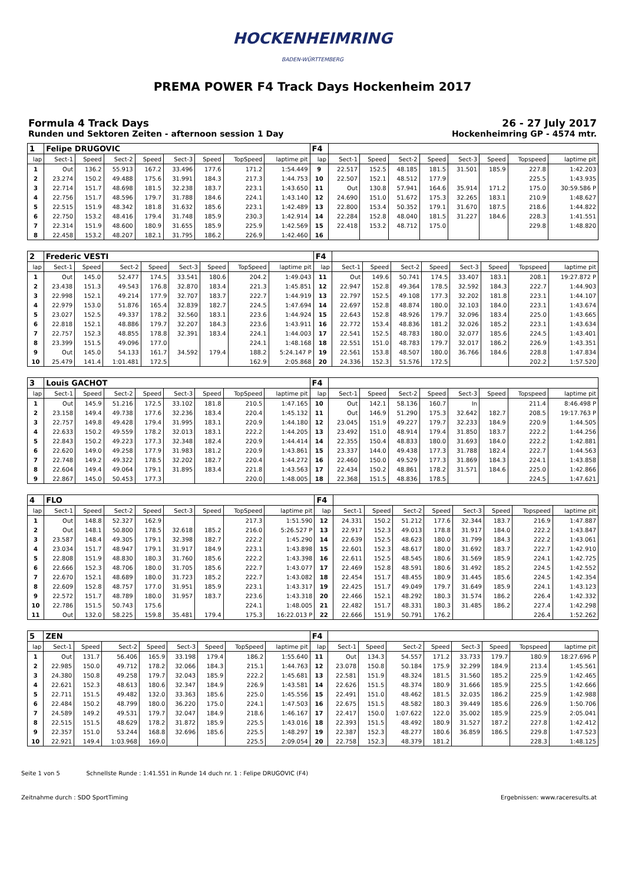HOCKENHEIMRING
BADEN-WÜRTTEMBERG
PREMA POWER F4 Track Days Hockenheim 2017
Formula 4 Track Days
Runden und Sektoren Zeiten - afternoon session 1 Day
26 - 27 July 2017
Hockenheimring GP - 4574 mtr.
| 1 | Felipe DRUGOVIC | | | | | | | | F4 | | | | | | | | |
| lap | Sect-1 | Speed | Sect-2 | Speed | Sect-3 | Speed | TopSpeed | laptime pit | lap | Sect-1 | Speed | Sect-2 | Speed | Sect-3 | Speed | Topspeed | laptime pit |
| 1 | Out | 136.2 | 55.913 | 167.2 | 33.496 | 177.6 | 171.2 | 1:54.449 | 9 | 22.517 | 152.5 | 48.185 | 181.5 | 31.501 | 185.9 | 227.8 | 1:42.203 |
| 2 | 23.274 | 150.2 | 49.488 | 175.6 | 31.991 | 184.3 | 217.3 | 1:44.753 | 10 | 22.507 | 152.1 | 48.512 | 177.9 | | | 225.5 | 1:43.935 |
| 3 | 22.714 | 151.7 | 48.698 | 181.5 | 32.238 | 183.7 | 223.1 | 1:43.650 | 11 | Out | 130.8 | 57.941 | 164.6 | 35.914 | 171.2 | 175.0 | 30:59.586 P |
| 4 | 22.756 | 151.7 | 48.596 | 179.7 | 31.788 | 184.6 | 224.1 | 1:43.140 | 12 | 24.690 | 151.0 | 51.672 | 175.3 | 32.265 | 183.1 | 210.9 | 1:48.627 |
| 5 | 22.515 | 151.9 | 48.342 | 181.8 | 31.632 | 185.6 | 223.1 | 1:42.489 | 13 | 22.800 | 153.4 | 50.352 | 179.1 | 31.670 | 187.5 | 218.6 | 1:44.822 |
| 6 | 22.750 | 153.2 | 48.416 | 179.4 | 31.748 | 185.9 | 230.3 | 1:42.914 | 14 | 22.284 | 152.8 | 48.040 | 181.5 | 31.227 | 184.6 | 228.3 | 1:41.551 |
| 7 | 22.314 | 151.9 | 48.600 | 180.9 | 31.655 | 185.9 | 225.9 | 1:42.569 | 15 | 22.418 | 153.2 | 48.712 | 175.0 | | | 229.8 | 1:48.820 |
| 8 | 22.458 | 153.2 | 48.207 | 182.1 | 31.795 | 186.2 | 226.9 | 1:42.460 | 16 | | | | | | | | |
| 2 | Frederic VESTI | | | | | | | | F4 | | | | | | | | |
| lap | Sect-1 | Speed | Sect-2 | Speed | Sect-3 | Speed | TopSpeed | laptime pit | lap | Sect-1 | Speed | Sect-2 | Speed | Sect-3 | Speed | Topspeed | laptime pit |
| 1 | Out | 145.0 | 52.477 | 174.5 | 33.541 | 180.6 | 204.2 | 1:49.043 | 11 | Out | 149.6 | 50.741 | 174.5 | 33.407 | 183.1 | 208.1 | 19:27.872 P |
| 2 | 23.438 | 151.3 | 49.543 | 176.8 | 32.870 | 183.4 | 221.3 | 1:45.851 | 12 | 22.947 | 152.8 | 49.364 | 178.5 | 32.592 | 184.3 | 222.7 | 1:44.903 |
| 3 | 22.998 | 152.1 | 49.214 | 177.9 | 32.707 | 183.7 | 222.7 | 1:44.919 | 13 | 22.797 | 152.5 | 49.108 | 177.3 | 32.202 | 181.8 | 223.1 | 1:44.107 |
| 4 | 22.979 | 153.0 | 51.876 | 165.4 | 32.839 | 182.7 | 224.5 | 1:47.694 | 14 | 22.697 | 152.8 | 48.874 | 180.0 | 32.103 | 184.0 | 223.1 | 1:43.674 |
| 5 | 23.027 | 152.5 | 49.337 | 178.2 | 32.560 | 183.1 | 223.6 | 1:44.924 | 15 | 22.643 | 152.8 | 48.926 | 179.7 | 32.096 | 183.4 | 225.0 | 1:43.665 |
| 6 | 22.818 | 152.1 | 48.886 | 179.7 | 32.207 | 184.3 | 223.6 | 1:43.911 | 16 | 22.772 | 153.4 | 48.836 | 181.2 | 32.026 | 185.2 | 223.1 | 1:43.634 |
| 7 | 22.757 | 152.3 | 48.855 | 178.8 | 32.391 | 183.4 | 224.1 | 1:44.003 | 17 | 22.541 | 152.5 | 48.783 | 180.0 | 32.077 | 185.6 | 224.5 | 1:43.401 |
| 8 | 23.399 | 151.5 | 49.096 | 177.0 | | | 224.1 | 1:48.168 | 18 | 22.551 | 151.0 | 48.783 | 179.7 | 32.017 | 186.2 | 226.9 | 1:43.351 |
| 9 | Out | 145.0 | 54.133 | 161.7 | 34.592 | 179.4 | 188.2 | 5:24.147 P | 19 | 22.561 | 153.8 | 48.507 | 180.0 | 36.766 | 184.6 | 228.8 | 1:47.834 |
| 10 | 25.479 | 141.4 | 1:01.481 | 172.5 | | | 162.9 | 2:05.868 | 20 | 24.336 | 152.3 | 51.576 | 172.5 | | | 202.2 | 1:57.520 |
| 3 | Louis GACHOT | | | | | | | | F4 | | | | | | | | |
| lap | Sect-1 | Speed | Sect-2 | Speed | Sect-3 | Speed | TopSpeed | laptime pit | lap | Sect-1 | Speed | Sect-2 | Speed | Sect-3 | Speed | Topspeed | laptime pit |
| 1 | Out | 145.9 | 51.216 | 172.5 | 33.102 | 181.8 | 210.5 | 1:47.165 | 10 | Out | 142.1 | 58.136 | 160.7 | In | | 211.4 | 8:46.498 P |
| 2 | 23.158 | 149.4 | 49.738 | 177.6 | 32.236 | 183.4 | 220.4 | 1:45.132 | 11 | Out | 146.9 | 51.290 | 175.3 | 32.642 | 182.7 | 208.5 | 19:17.763 P |
| 3 | 22.757 | 149.8 | 49.428 | 179.4 | 31.995 | 183.1 | 220.9 | 1:44.180 | 12 | 23.045 | 151.9 | 49.227 | 179.7 | 32.233 | 184.9 | 220.9 | 1:44.505 |
| 4 | 22.633 | 150.2 | 49.559 | 178.2 | 32.013 | 183.1 | 222.2 | 1:44.205 | 13 | 23.492 | 151.0 | 48.914 | 179.4 | 31.850 | 183.7 | 222.2 | 1:44.256 |
| 5 | 22.843 | 150.2 | 49.223 | 177.3 | 32.348 | 182.4 | 220.9 | 1:44.414 | 14 | 22.355 | 150.4 | 48.833 | 180.0 | 31.693 | 184.0 | 222.2 | 1:42.881 |
| 6 | 22.620 | 149.0 | 49.258 | 177.9 | 31.983 | 181.2 | 220.9 | 1:43.861 | 15 | 23.337 | 144.0 | 49.438 | 177.3 | 31.788 | 182.4 | 222.7 | 1:44.563 |
| 7 | 22.748 | 149.2 | 49.322 | 178.5 | 32.202 | 182.7 | 220.4 | 1:44.272 | 16 | 22.460 | 150.0 | 49.529 | 177.3 | 31.869 | 184.3 | 224.1 | 1:43.858 |
| 8 | 22.604 | 149.4 | 49.064 | 179.1 | 31.895 | 183.4 | 221.8 | 1:43.563 | 17 | 22.434 | 150.2 | 48.861 | 178.2 | 31.571 | 184.6 | 225.0 | 1:42.866 |
| 9 | 22.867 | 145.0 | 50.453 | 177.3 | | | 220.0 | 1:48.005 | 18 | 22.368 | 151.5 | 48.836 | 178.5 | | | 224.5 | 1:47.621 |
| 4 | FLO | | | | | | | | F4 | | | | | | | | |
| lap | Sect-1 | Speed | Sect-2 | Speed | Sect-3 | Speed | TopSpeed | laptime pit | lap | Sect-1 | Speed | Sect-2 | Speed | Sect-3 | Speed | Topspeed | laptime pit |
| 1 | Out | 148.8 | 52.327 | 162.9 | | | 217.3 | 1:51.590 | 12 | 24.331 | 150.2 | 51.212 | 177.6 | 32.344 | 183.7 | 216.9 | 1:47.887 |
| 2 | Out | 148.1 | 50.800 | 178.5 | 32.618 | 185.2 | 216.0 | 5:26.527 P | 13 | 22.917 | 152.3 | 49.013 | 178.8 | 31.917 | 184.0 | 222.2 | 1:43.847 |
| 3 | 23.587 | 148.4 | 49.305 | 179.1 | 32.398 | 182.7 | 222.2 | 1:45.290 | 14 | 22.639 | 152.5 | 48.623 | 180.0 | 31.799 | 184.3 | 222.2 | 1:43.061 |
| 4 | 23.034 | 151.7 | 48.947 | 179.1 | 31.917 | 184.9 | 223.1 | 1:43.898 | 15 | 22.601 | 152.3 | 48.617 | 180.0 | 31.692 | 183.7 | 222.7 | 1:42.910 |
| 5 | 22.808 | 151.9 | 48.830 | 180.3 | 31.760 | 185.6 | 222.2 | 1:43.398 | 16 | 22.611 | 152.5 | 48.545 | 180.6 | 31.569 | 185.9 | 224.1 | 1:42.725 |
| 6 | 22.666 | 152.3 | 48.706 | 180.0 | 31.705 | 185.6 | 222.7 | 1:43.077 | 17 | 22.469 | 152.8 | 48.591 | 180.6 | 31.492 | 185.2 | 224.5 | 1:42.552 |
| 7 | 22.670 | 152.1 | 48.689 | 180.0 | 31.723 | 185.2 | 222.7 | 1:43.082 | 18 | 22.454 | 151.7 | 48.455 | 180.9 | 31.445 | 185.6 | 224.5 | 1:42.354 |
| 8 | 22.609 | 152.8 | 48.757 | 177.0 | 31.951 | 185.9 | 223.1 | 1:43.317 | 19 | 22.425 | 151.7 | 49.049 | 179.7 | 31.649 | 185.9 | 224.1 | 1:43.123 |
| 9 | 22.572 | 151.7 | 48.789 | 180.0 | 31.957 | 183.7 | 223.6 | 1:43.318 | 20 | 22.466 | 152.1 | 48.292 | 180.3 | 31.574 | 186.2 | 226.4 | 1:42.332 |
| 10 | 22.786 | 151.5 | 50.743 | 175.6 | | | 224.1 | 1:48.005 | 21 | 22.482 | 151.7 | 48.331 | 180.3 | 31.485 | 186.2 | 227.4 | 1:42.298 |
| 11 | Out | 132.0 | 58.225 | 159.8 | 35.481 | 179.4 | 175.3 | 16:22.013 P | 22 | 22.666 | 151.9 | 50.791 | 176.2 | | | 226.4 | 1:52.262 |
| 5 | ZEN | | | | | | | | F4 | | | | | | | | |
| lap | Sect-1 | Speed | Sect-2 | Speed | Sect-3 | Speed | TopSpeed | laptime pit | lap | Sect-1 | Speed | Sect-2 | Speed | Sect-3 | Speed | Topspeed | laptime pit |
| 1 | Out | 131.7 | 56.406 | 165.9 | 33.198 | 179.4 | 186.2 | 1:55.640 | 11 | Out | 134.3 | 54.557 | 171.2 | 33.733 | 179.7 | 180.9 | 18:27.696 P |
| 2 | 22.985 | 150.0 | 49.712 | 178.2 | 32.066 | 184.3 | 215.1 | 1:44.763 | 12 | 23.078 | 150.8 | 50.184 | 175.9 | 32.299 | 184.9 | 213.4 | 1:45.561 |
| 3 | 24.380 | 150.8 | 49.258 | 179.7 | 32.043 | 185.9 | 222.2 | 1:45.681 | 13 | 22.581 | 151.9 | 48.324 | 181.5 | 31.560 | 185.2 | 225.9 | 1:42.465 |
| 4 | 22.621 | 152.3 | 48.613 | 180.6 | 32.347 | 184.9 | 226.9 | 1:43.581 | 14 | 22.626 | 151.5 | 48.374 | 180.9 | 31.666 | 185.9 | 225.5 | 1:42.666 |
| 5 | 22.711 | 151.5 | 49.482 | 132.0 | 33.363 | 185.6 | 225.0 | 1:45.556 | 15 | 22.491 | 151.0 | 48.462 | 181.5 | 32.035 | 186.2 | 225.9 | 1:42.988 |
| 6 | 22.484 | 150.2 | 48.799 | 180.0 | 36.220 | 175.0 | 224.1 | 1:47.503 | 16 | 22.675 | 151.5 | 48.582 | 180.3 | 39.449 | 185.6 | 226.9 | 1:50.706 |
| 7 | 24.589 | 149.2 | 49.531 | 179.7 | 32.047 | 184.9 | 218.6 | 1:46.167 | 17 | 22.417 | 150.0 | 1:07.622 | 122.0 | 35.002 | 185.9 | 225.9 | 2:05.041 |
| 8 | 22.515 | 151.5 | 48.629 | 178.2 | 31.872 | 185.9 | 225.5 | 1:43.016 | 18 | 22.393 | 151.5 | 48.492 | 180.9 | 31.527 | 187.2 | 227.8 | 1:42.412 |
| 9 | 22.357 | 151.0 | 53.244 | 168.8 | 32.696 | 185.6 | 225.5 | 1:48.297 | 19 | 22.387 | 152.3 | 48.277 | 180.6 | 36.859 | 186.5 | 229.8 | 1:47.523 |
| 10 | 22.921 | 149.4 | 1:03.968 | 169.0 | | | 225.5 | 2:09.054 | 20 | 22.758 | 152.3 | 48.379 | 181.2 | | | 228.3 | 1:48.125 |
Seite 1 von 5 Schnellste Runde : 1:41.551 in Runde 14 duch nr. 1 : Felipe DRUGOVIC (F4)
Zeitnahme durch : SDO SportTiming Ergebnissen: www.raceresults.at